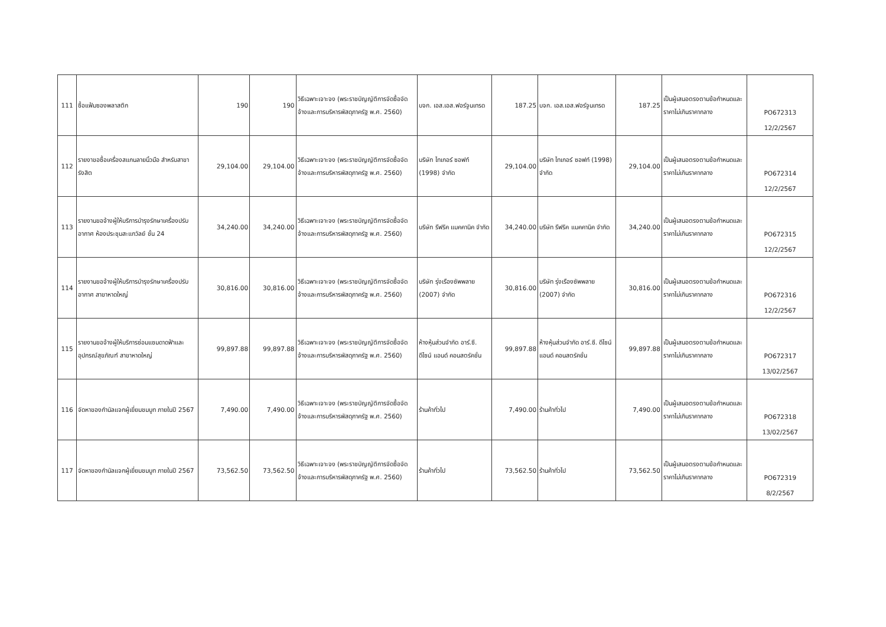| 111 | ซื้อแฟ้มซองพลาสติก | 190 | 190 | วิธีเฉพาะเจาะจง (พระราชบัญญัติการจัดซื้อจัดจ้างและการบริหารพัสดุภาครัฐ พ.ศ. 2560) | บจก. เอส.เอส.ฟอร์จูนเทรด | 187.25 | บจก. เอส.เอส.ฟอร์จูนเทรด | 187.25 | เป็นผู้เสนอตรงตามข้อกำหนดและราคาไม่เกินราคากลาง | PO672313 12/2/2567 |
| 112 | รายงาขอซื้อเครื่องสแกนลายนิ้วมือ สำหรับสาขารังสิต | 29,104.00 | 29,104.00 | วิธีเฉพาะเจาะจง (พระราชบัญญัติการจัดซื้อจัดจ้างและการบริหารพัสดุภาครัฐ พ.ศ. 2560) | บริษัท ไทเกอร์ ซอฟท์ (1998) จำกัด | 29,104.00 | บริษัท ไทเกอร์ ซอฟท์ (1998) จำกัด | 29,104.00 | เป็นผู้เสนอตรงตามข้อกำหนดและราคาไม่เกินราคากลาง | PO672314 12/2/2567 |
| 113 | รายงานขอจ้างผู้ให้บริการบำรุงรักษาเครื่องปรับอากาศ ห้องประชุมสะแกวัลย์ ชั้น 24 | 34,240.00 | 34,240.00 | วิธีเฉพาะเจาะจง (พระราชบัญญัติการจัดซื้อจัดจ้างและการบริหารพัสดุภาครัฐ พ.ศ. 2560) | บริษัท รีฟริค แมคคานิค จำกัด | 34,240.00 | บริษัท รีฟริค แมคคานิค จำกัด | 34,240.00 | เป็นผู้เสนอตรงตามข้อกำหนดและราคาไม่เกินราคากลาง | PO672315 12/2/2567 |
| 114 | รายงานขอจ้างผู้ให้บริการบำรุงรักษาเครื่องปรับอากาศ สาขาหาดใหญ่ | 30,816.00 | 30,816.00 | วิธีเฉพาะเจาะจง (พระราชบัญญัติการจัดซื้อจัดจ้างและการบริหารพัสดุภาครัฐ พ.ศ. 2560) | บริษัท รุ่งเรืองซัพพลาย (2007) จำกัด | 30,816.00 | บริษัท รุ่งเรืองซัพพลาย (2007) จำกัด | 30,816.00 | เป็นผู้เสนอตรงตามข้อกำหนดและราคาไม่เกินราคากลาง | PO672316 12/2/2567 |
| 115 | รายงานขอจ้างผู้ให้บริการซ่อมแซมดาดฟ้าและอุปกรณ์สุขภัณฑ์ สาขาหาดใหญ่ | 99,897.88 | 99,897.88 | วิธีเฉพาะเจาะจง (พระราชบัญญัติการจัดซื้อจัดจ้างและการบริหารพัสดุภาครัฐ พ.ศ. 2560) | ห้างหุ้นส่วนจำกัด อาร์.ซี. ดีไซน์ แอนด์ คอนสตรัคชั่น | 99,897.88 | ห้างหุ้นส่วนจำกัด อาร์.ซี. ดีไซน์ แอนด์ คอนสตรัคชั่น | 99,897.88 | เป็นผู้เสนอตรงตามข้อกำหนดและราคาไม่เกินราคากลาง | PO672317 13/02/2567 |
| 116 | จัดหาของกำนัลแจกผู้เยี่ยมชมบูท ภายในปี 2567 | 7,490.00 | 7,490.00 | วิธีเฉพาะเจาะจง (พระราชบัญญัติการจัดซื้อจัดจ้างและการบริหารพัสดุภาครัฐ พ.ศ. 2560) | ร้านค้าทั่วไป | 7,490.00 | ร้านค้าทั่วไป | 7,490.00 | เป็นผู้เสนอตรงตามข้อกำหนดและราคาไม่เกินราคากลาง | PO672318 13/02/2567 |
| 117 | จัดหาของกำนัลแจกผู้เยี่ยมชมบูท ภายในปี 2567 | 73,562.50 | 73,562.50 | วิธีเฉพาะเจาะจง (พระราชบัญญัติการจัดซื้อจัดจ้างและการบริหารพัสดุภาครัฐ พ.ศ. 2560) | ร้านค้าทั่วไป | 73,562.50 | ร้านค้าทั่วไป | 73,562.50 | เป็นผู้เสนอตรงตามข้อกำหนดและราคาไม่เกินราคากลาง | PO672319 8/2/2567 |